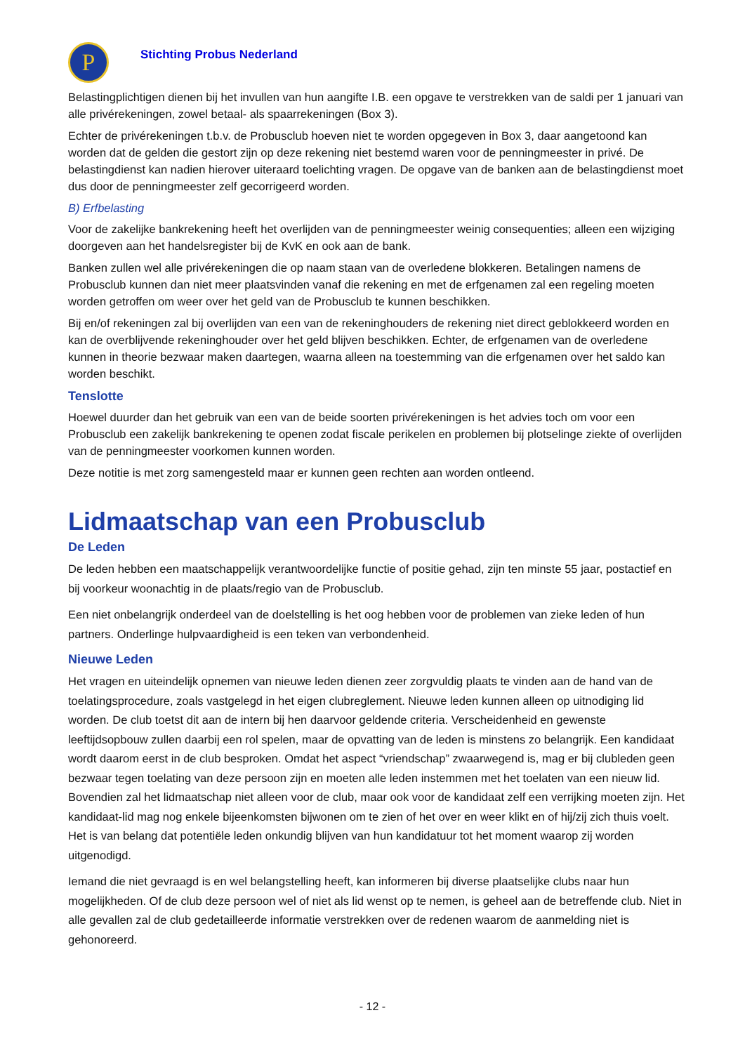P
Stichting Probus Nederland
Belastingplichtigen dienen bij het invullen van hun aangifte I.B. een opgave te verstrekken van de saldi per 1 januari van alle privérekeningen, zowel betaal- als spaarrekeningen (Box 3).
Echter de privérekeningen t.b.v. de Probusclub hoeven niet te worden opgegeven in Box 3, daar aangetoond kan worden dat de gelden die gestort zijn op deze rekening niet bestemd waren voor de penningmeester in privé. De belastingdienst kan nadien hierover uiteraard toelichting vragen. De opgave van de banken aan de belastingdienst moet dus door de penningmeester zelf gecorrigeerd worden.
B) Erfbelasting
Voor de zakelijke bankrekening heeft het overlijden van de penningmeester weinig consequenties; alleen een wijziging doorgeven aan het handelsregister bij de KvK en ook aan de bank.
Banken zullen wel alle privérekeningen die op naam staan van de overledene blokkeren. Betalingen namens de Probusclub kunnen dan niet meer plaatsvinden vanaf die rekening en met de erfgenamen zal een regeling moeten worden getroffen om weer over het geld van de Probusclub te kunnen beschikken.
Bij en/of rekeningen zal bij overlijden van een van de rekeninghouders de rekening niet direct geblokkeerd worden en kan de overblijvende rekeninghouder over het geld blijven beschikken. Echter, de erfgenamen van de overledene kunnen in theorie bezwaar maken daartegen, waarna alleen na toestemming van die erfgenamen over het saldo kan worden beschikt.
Tenslotte
Hoewel duurder dan het gebruik van een van de beide soorten privérekeningen is het advies toch om voor een Probusclub een zakelijk bankrekening te openen zodat fiscale perikelen en problemen bij plotselinge ziekte of overlijden van de penningmeester voorkomen kunnen worden.
Deze notitie is met zorg samengesteld maar er kunnen geen rechten aan worden ontleend.
Lidmaatschap van een Probusclub
De Leden
De leden hebben een maatschappelijk verantwoordelijke functie of positie gehad, zijn ten minste 55 jaar, postactief en bij voorkeur woonachtig in de plaats/regio van de Probusclub.
Een niet onbelangrijk onderdeel van de doelstelling is het oog hebben voor de problemen van zieke leden of hun partners. Onderlinge hulpvaardigheid is een teken van verbondenheid.
Nieuwe Leden
Het vragen en uiteindelijk opnemen van nieuwe leden dienen zeer zorgvuldig plaats te vinden aan de hand van de toelatingsprocedure, zoals vastgelegd in het eigen clubreglement. Nieuwe leden kunnen alleen op uitnodiging lid worden. De club toetst dit aan de intern bij hen daarvoor geldende criteria. Verscheidenheid en gewenste leeftijdsopbouw zullen daarbij een rol spelen, maar de opvatting van de leden is minstens zo belangrijk. Een kandidaat wordt daarom eerst in de club besproken. Omdat het aspect “vriendschap” zwaarwegend is, mag er bij clubleden geen bezwaar tegen toelating van deze persoon zijn en moeten alle leden instemmen met het toelaten van een nieuw lid. Bovendien zal het lidmaatschap niet alleen voor de club, maar ook voor de kandidaat zelf een verrijking moeten zijn. Het kandidaat-lid mag nog enkele bijeenkomsten bijwonen om te zien of het over en weer klikt en of hij/zij zich thuis voelt. Het is van belang dat potentiële leden onkundig blijven van hun kandidatuur tot het moment waarop zij worden uitgenodigd.
Iemand die niet gevraagd is en wel belangstelling heeft, kan informeren bij diverse plaatselijke clubs naar hun mogelijkheden. Of de club deze persoon wel of niet als lid wenst op te nemen, is geheel aan de betreffende club. Niet in alle gevallen zal de club gedetailleerde informatie verstrekken over de redenen waarom de aanmelding niet is gehonoreerd.
- 12 -